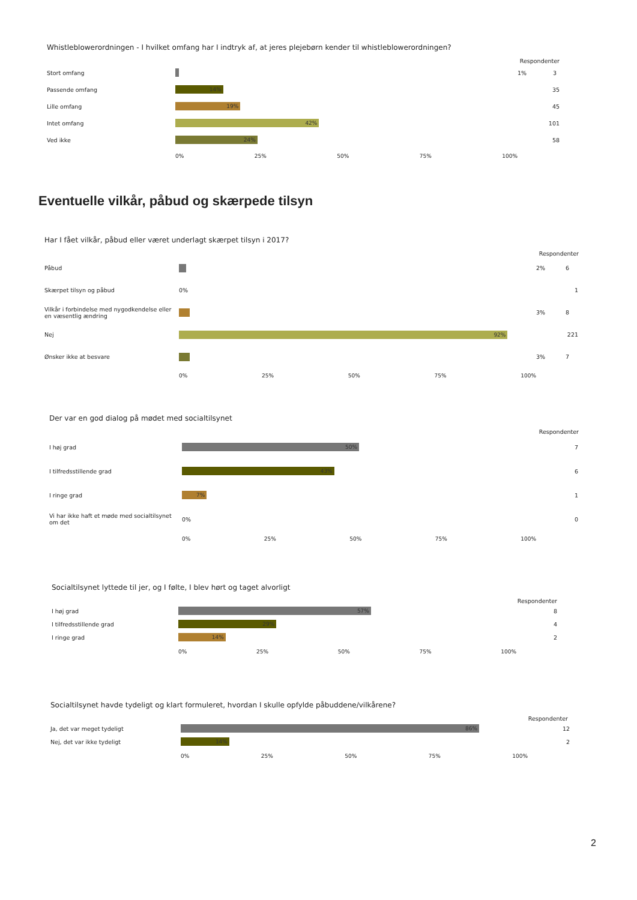Whistleblowerordningen - I hvilket omfang har I indtryk af, at jeres plejebørn kender til whistleblowerordningen?
Respondenter
Stort omfang
1%
3
Passende omfang
14%
35
Lille omfang
19%
45
Intet omfang
42%
101
Ved ikke
24%
58
0% 25% 50% 75% 100%
Eventuelle vilkår, påbud og skærpede tilsyn
Har I fået vilkår, påbud eller været underlagt skærpet tilsyn i 2017?
Respondenter
Påbud
2%
6
Skærpet tilsyn og påbud 0% 1
Vilkår i forbindelse med nygodkendelse eller en væsentlig ændring
3%
8
Nej
92%
221
Ønsker ikke at besvare
3%
7
0% 25% 50% 75% 100%
Der var en god dialog på mødet med socialtilsynet
Respondenter
I høj grad
50%
7
I tilfredsstillende grad
43%
6
I ringe grad
7%
1
Vi har ikke haft et møde med socialtilsynet om det
0% 0
0% 25% 50% 75% 100%
Socialtilsynet lyttede til jer, og I følte, I blev hørt og taget alvorligt
Respondenter
I høj grad
57%
8
I tilfredsstillende grad
29%
4
I ringe grad
14%
2
0% 25% 50% 75% 100%
Socialtilsynet havde tydeligt og klart formuleret, hvordan I skulle opfylde påbuddene/vilkårene?
Respondenter
Ja, det var meget tydeligt
86%
12
Nej, det var ikke tydeligt
14%
2
0% 25% 50% 75% 100%
2